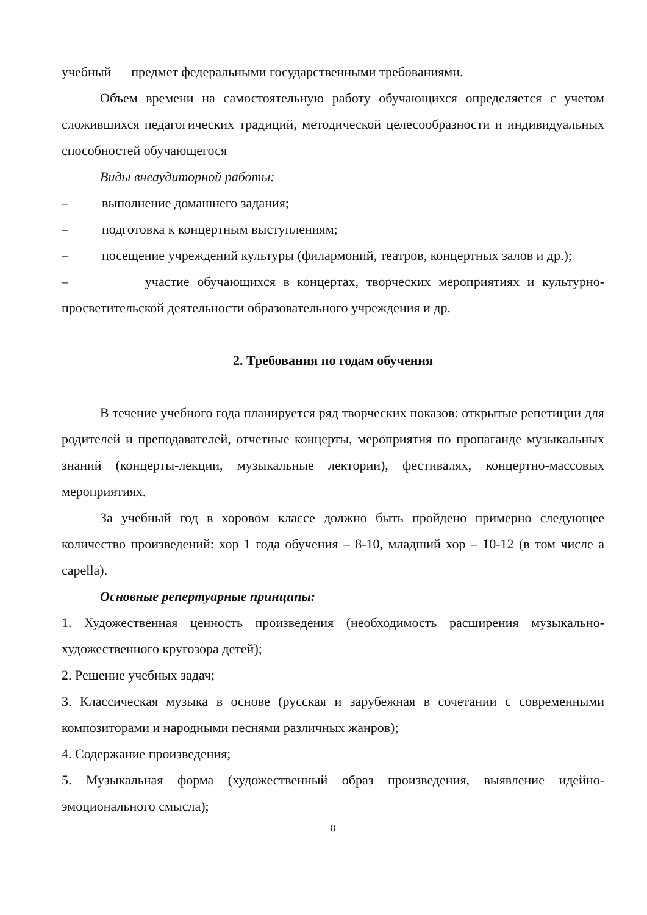учебный предмет федеральными государственными требованиями.
Объем времени на самостоятельную работу обучающихся определяется с учетом сложившихся педагогических традиций, методической целесообразности и индивидуальных способностей обучающегося
Виды внеаудиторной работы:
– выполнение домашнего задания;
– подготовка к концертным выступлениям;
– посещение учреждений культуры (филармоний, театров, концертных залов и др.);
– участие обучающихся в концертах, творческих мероприятиях и культурно-просветительской деятельности образовательного учреждения и др.
2. Требования по годам обучения
В течение учебного года планируется ряд творческих показов: открытые репетиции для родителей и преподавателей, отчетные концерты, мероприятия по пропаганде музыкальных знаний (концерты-лекции, музыкальные лектории), фестивалях, концертно-массовых мероприятиях.
За учебный год в хоровом классе должно быть пройдено примерно следующее количество произведений: хор 1 года обучения – 8-10, младший хор – 10-12 (в том числе a capella).
Основные репертуарные принципы:
1. Художественная ценность произведения (необходимость расширения музыкально-художественного кругозора детей);
2. Решение учебных задач;
3. Классическая музыка в основе (русская и зарубежная в сочетании с современными композиторами и народными песнями различных жанров);
4. Содержание произведения;
5. Музыкальная форма (художественный образ произведения, выявление идейно-эмоционального смысла);
8